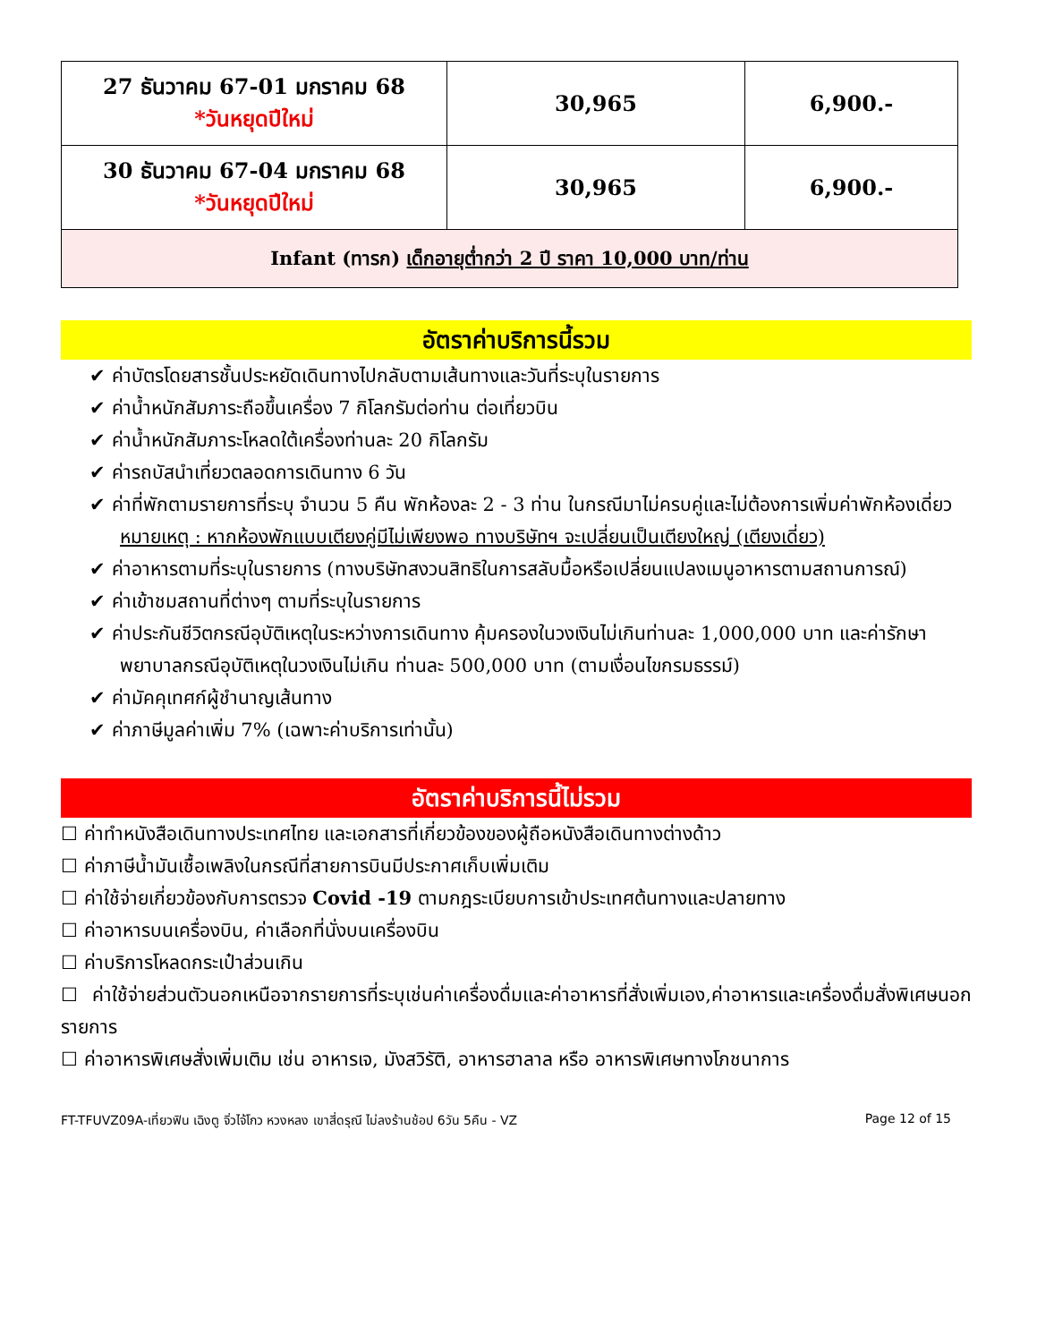| 27 ธันวาคม 67-01 มกราคม 68 *วันหยุดปีใหม่ | 30,965 | 6,900.- |
| 30 ธันวาคม 67-04 มกราคม 68 *วันหยุดปีใหม่ | 30,965 | 6,900.- |
| Infant (ทารก) เด็กอายุต่ำกว่า 2 ปี ราคา 10,000 บาท/ท่าน | | |
อัตราค่าบริการนี้รวม
✔ ค่าบัตรโดยสารชั้นประหยัดเดินทางไปกลับตามเส้นทางและวันที่ระบุในรายการ
✔ ค่าน้ำหนักสัมภาระถือขึ้นเครื่อง 7 กิโลกรัมต่อท่าน ต่อเที่ยวบิน
✔ ค่าน้ำหนักสัมภาระโหลดใต้เครื่องท่านละ 20 กิโลกรัม
✔ ค่ารถบัสนำเที่ยวตลอดการเดินทาง 6 วัน
✔ ค่าที่พักตามรายการที่ระบุ จำนวน 5 คืน พักห้องละ 2 - 3 ท่าน ในกรณีมาไม่ครบคู่และไม่ต้องการเพิ่มค่าพักห้องเดี่ยว
หมายเหตุ : หากห้องพักแบบเตียงคู่มีไม่เพียงพอ ทางบริษัทฯ จะเปลี่ยนเป็นเตียงใหญ่ (เตียงเดี่ยว)
✔ ค่าอาหารตามที่ระบุในรายการ (ทางบริษัทสงวนสิทธิในการสลับมื้อหรือเปลี่ยนแปลงเมนูอาหารตามสถานการณ์)
✔ ค่าเข้าชมสถานที่ต่างๆ ตามที่ระบุในรายการ
✔ ค่าประกันชีวิตกรณีอุบัติเหตุในระหว่างการเดินทาง คุ้มครองในวงเงินไม่เกินท่านละ 1,000,000 บาท และค่ารักษาพยาบาลกรณีอุบัติเหตุในวงเงินไม่เกิน ท่านละ 500,000 บาท (ตามเงื่อนไขกรมธรรม์)
✔ ค่ามัคคุเทศก์ผู้ชำนาญเส้นทาง
✔ ค่าภาษีมูลค่าเพิ่ม 7% (เฉพาะค่าบริการเท่านั้น)
อัตราค่าบริการนี้ไม่รวม
☐ ค่าทำหนังสือเดินทางประเทศไทย และเอกสารที่เกี่ยวข้องของผู้ถือหนังสือเดินทางต่างด้าว
☐ ค่าภาษีน้ำมันเชื้อเพลิงในกรณีที่สายการบินมีประกาศเก็บเพิ่มเติม
☐ ค่าใช้จ่ายเกี่ยวข้องกับการตรวจ Covid -19 ตามกฎระเบียบการเข้าประเทศต้นทางและปลายทาง
☐ ค่าอาหารบนเครื่องบิน, ค่าเลือกที่นั่งบนเครื่องบิน
☐ ค่าบริการโหลดกระเป๋าส่วนเกิน
☐ ค่าใช้จ่ายส่วนตัวนอกเหนือจากรายการที่ระบุเช่นค่าเครื่องดื่มและค่าอาหารที่สั่งเพิ่มเอง,ค่าอาหารและเครื่องดื่มสั่งพิเศษนอกรายการ
☐ ค่าอาหารพิเศษสั่งเพิ่มเติม เช่น อาหารเจ, มังสวิรัติ, อาหารฮาลาล หรือ อาหารพิเศษทางโภชนาการ
FT-TFUVZ09A-เที่ยวฟิน เฉิงตู จิ่วไจ้โกว หวงหลง เขาสี่ดรุณี ไม่ลงร้านช้อป 6วัน 5คืน - VZ Page 12 of 15